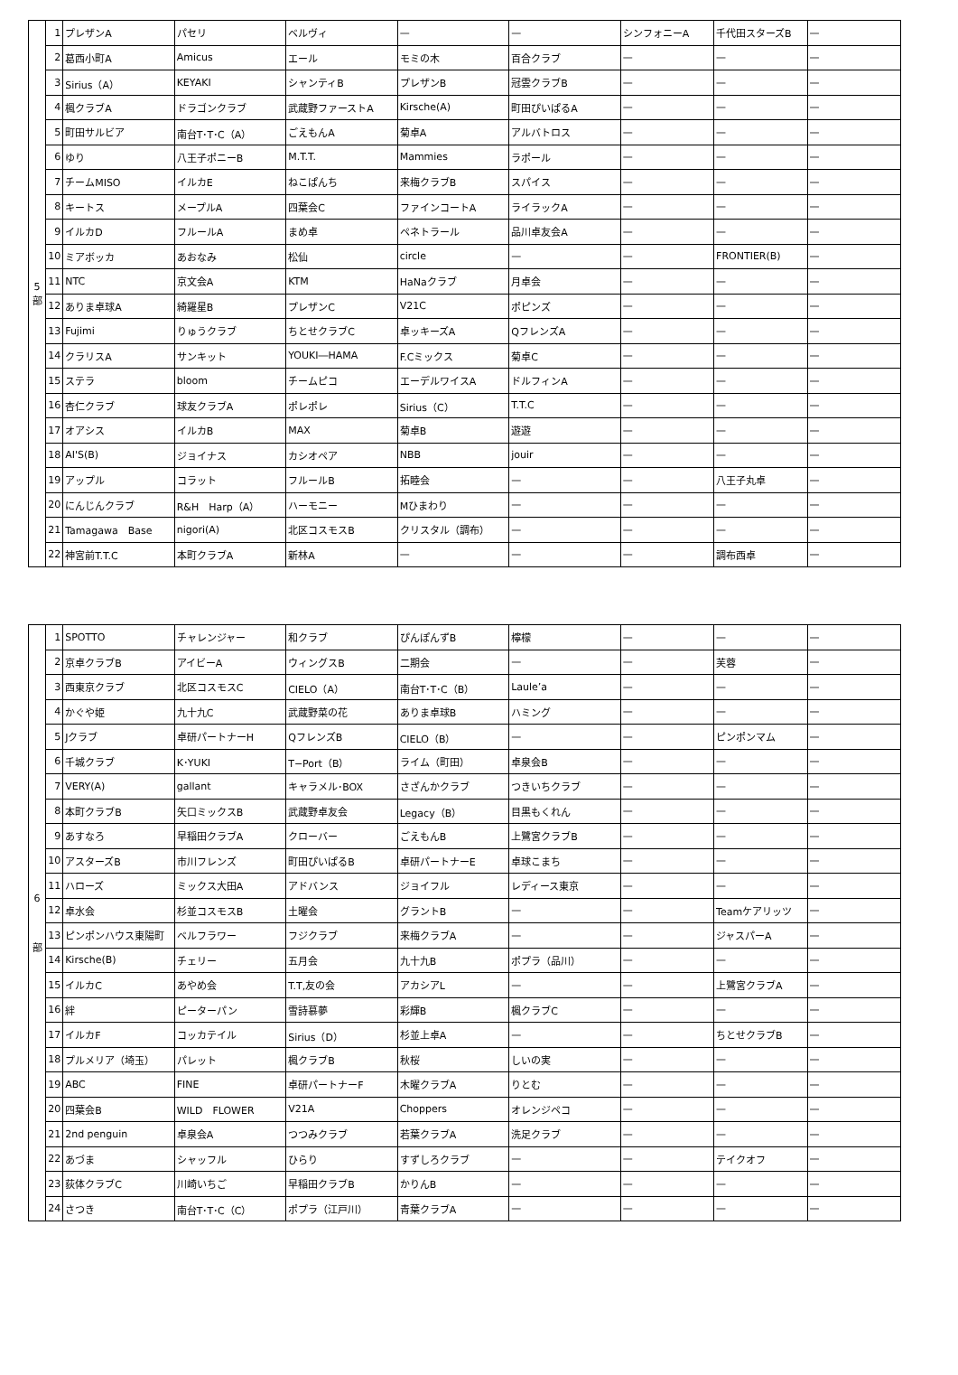| 5 部 | 1 | プレザンA | パセリ | ベルヴィ | — | — | シンフォニーA | 千代田スターズB | — |
| | 2 | 葛西小町A | Amicus | エール | モミの木 | 百合クラブ | — | — | — |
| | 3 | Sirius（A） | KEYAKI | シャンティB | プレザンB | 冠雲クラブB | — | — | — |
| | 4 | 楓クラブA | ドラゴンクラブ | 武蔵野ファーストA | Kirsche(A) | 町田ぴいぱるA | — | — | — |
| | 5 | 町田サルビア | 南台T･T･C（A） | ごえもんA | 菊卓A | アルバトロス | — | — | — |
| | 6 | ゆり | 八王子ポニーB | M.T.T. | Mammies | ラポール | — | — | — |
| | 7 | チームMISO | イルカE | ねこぱんち | 来梅クラブB | スパイス | — | — | — |
| | 8 | キートス | メープルA | 四葉会C | ファインコートA | ライラックA | — | — | — |
| | 9 | イルカD | フルールA | まめ卓 | ペネトラール | 品川卓友会A | — | — | — |
| | 10 | ミアボッカ | あおなみ | 松仙 | circle | — | — | FRONTIER(B) | — |
| | 11 | NTC | 京文会A | KTM | HaNaクラブ | 月卓会 | — | — | — |
| | 12 | ありま卓球A | 綺羅星B | プレザンC | V21C | ポピンズ | — | — | — |
| | 13 | Fujimi | りゅうクラブ | ちとせクラブC | 卓ッキーズA | QフレンズA | — | — | — |
| | 14 | クラリスA | サンキット | YOUKI―HAMA | F.Cミックス | 菊卓C | — | — | — |
| | 15 | ステラ | bloom | チームピコ | エーデルワイスA | ドルフィンA | — | — | — |
| | 16 | 杏仁クラブ | 球友クラブA | ポレポレ | Sirius（C） | T.T.C | — | — | — |
| | 17 | オアシス | イルカB | MAX | 菊卓B | 遊遊 | — | — | — |
| | 18 | AI'S(B) | ジョイナス | カシオペア | NBB | jouir | — | — | — |
| | 19 | アップル | コラット | フルールB | 拓睦会 | — | — | 八王子丸卓 | — |
| | 20 | にんじんクラブ | R&H Harp（A） | ハーモニー | Mひまわり | — | — | — | — |
| | 21 | Tamagawa Base | nigori(A) | 北区コスモスB | クリスタル（調布） | — | — | — | — |
| | 22 | 神宮前T.T.C | 本町クラブA | 新林A | — | — | — | 調布西卓 | — |
| 6 部 | 1 | SPOTTO | チャレンジャー | 和クラブ | ぴんぽんずB | 檸檬 | — | — | — |
| | 2 | 京卓クラブB | アイビーA | ウィングスB | 二期会 | — | — | 芙蓉 | — |
| | 3 | 西東京クラブ | 北区コスモスC | CIELO（A） | 南台T･T･C（B） | Laule’a | — | — | — |
| | 4 | かぐや姫 | 九十九C | 武蔵野菜の花 | ありま卓球B | ハミング | — | — | — |
| | 5 | Jクラブ | 卓研パートナーH | QフレンズB | CIELO（B） | — | — | ピンポンマム | — |
| | 6 | 千城クラブ | K･YUKI | T−Port（B） | ライム（町田） | 卓泉会B | — | — | — |
| | 7 | VERY(A) | gallant | キャラメル･BOX | さざんかクラブ | つきいちクラブ | — | — | — |
| | 8 | 本町クラブB | 矢口ミックスB | 武蔵野卓友会 | Legacy（B） | 目黒もくれん | — | — | — |
| | 9 | あすなろ | 早稲田クラブA | クローバー | ごえもんB | 上鷺宮クラブB | — | — | — |
| | 10 | アスターズB | 市川フレンズ | 町田ぴいぱるB | 卓研パートナーE | 卓球こまち | — | — | — |
| | 11 | ハローズ | ミックス大田A | アドバンス | ジョイフル | レディース東京 | — | — | — |
| | 12 | 卓水会 | 杉並コスモスB | 土曜会 | グラントB | — | — | Teamケアリッツ | — |
| | 13 | ピンポンハウス東陽町 | ベルフラワー | フジクラブ | 来梅クラブA | — | — | ジャスパーA | — |
| | 14 | Kirsche(B) | チェリー | 五月会 | 九十九B | ポプラ（品川） | — | — | — |
| | 15 | イルカC | あやめ会 | T.T,友の会 | アカシアL | — | — | 上鷺宮クラブA | — |
| | 16 | 絆 | ピーターパン | 雪詩慕夢 | 彩輝B | 楓クラブC | — | — | — |
| | 17 | イルカF | コッカテイル | Sirius（D） | 杉並上卓A | — | — | ちとせクラブB | — |
| | 18 | プルメリア（埼玉） | パレット | 楓クラブB | 秋桜 | しいの実 | — | — | — |
| | 19 | ABC | FINE | 卓研パートナーF | 木曜クラブA | りとむ | — | — | — |
| | 20 | 四葉会B | WILD FLOWER | V21A | Choppers | オレンジペコ | — | — | — |
| | 21 | 2nd penguin | 卓泉会A | つつみクラブ | 若葉クラブA | 洗足クラブ | — | — | — |
| | 22 | あづま | シャッフル | ひらり | すずしろクラブ | — | — | テイクオフ | — |
| | 23 | 荻体クラブC | 川崎いちご | 早稲田クラブB | かりんB | — | — | — | — |
| | 24 | さつき | 南台T･T･C（C） | ポプラ（江戸川） | 青葉クラブA | — | — | — | — |